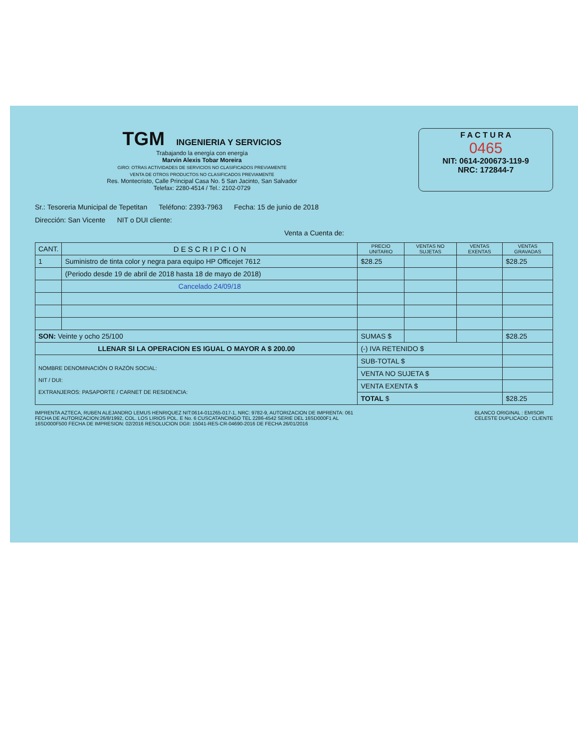TGM INGENIERIA Y SERVICIOS
Trabajando la energía con energía
Marvin Alexis Tobar Moreira
GIRO: OTRAS ACTIVIDADES DE SERVICIOS NO CLASIFICADOS PREVIAMENTE
VENTA DE OTROS PRODUCTOS NO CLASIFICADOS PREVIAMENTE
Res. Montecristo, Calle Principal Casa No. 5 San Jacinto, San Salvador
Telefax: 2280-4514 / Tel.: 2102-0729
F A C T U R A
0465
NIT: 0614-200673-119-9
NRC: 172844-7
Sr.: Tesoreria Municipal de Tepetitan Teléfono: 2393-7963 Fecha: 15 de junio de 2018
Dirección: San Vicente NIT o DUI cliente:
Venta a Cuenta de:
| CANT. | D E S C R I P C I O N | PRECIO UNITARIO | VENTAS NO SUJETAS | VENTAS EXENTAS | VENTAS GRAVADAS |
| --- | --- | --- | --- | --- | --- |
| 1 | Suministro de tinta color y negra para equipo HP Officejet 7612 | $28.25 | | | $28.25 |
| | (Periodo desde 19 de abril de 2018 hasta 18 de mayo de 2018) | | | | |
| | Cancelado 24/09/18 | | | | |
| SON: Veinte y ocho 25/100 | | SUMAS $ | | | $28.25 |
| LLENAR SI LA OPERACION ES IGUAL O MAYOR A $ 200.00 | | (-) IVA RETENIDO $ | | | |
| NOMBRE DENOMINACIÓN O RAZÓN SOCIAL: NIT / DUI: EXTRANJEROS: PASAPORTE / CARNET DE RESIDENCIA: | | SUB-TOTAL $ | | | |
| | | VENTA NO SUJETA $ | | | |
| | | VENTA EXENTA $ | | | |
| | | TOTAL $ | | | $28.25 |
IMPRENTA AZTECA, RUBEN ALEJANDRO LEMUS HENRIQUEZ NIT:0614-011265-017-1, NRC: 9782-9, AUTORIZACION DE IMPRENTA: 061
FECHA DE AUTORIZACION:26/8/1992, COL. LOS LIRIOS POL. E No. 6 CUSCATANCINGO TEL 2286-4542 SERIE DEL 16SD000F1 AL
16SD000F500 FECHA DE IMPRESION: 02/2016 RESOLUCION DGII: 15041-RES-CR-04690-2016 DE FECHA 26/01/2016
BLANCO ORIGINAL : EMISOR
CELESTE DUPLICADO : CLIENTE